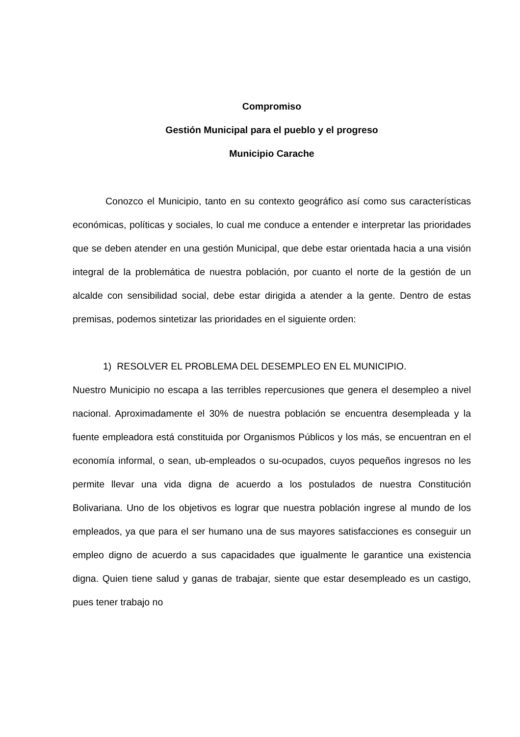Compromiso
Gestión Municipal para el pueblo y el progreso
Municipio Carache
Conozco el Municipio, tanto en su contexto geográfico así como sus características económicas, políticas y sociales, lo cual me conduce a entender e interpretar las prioridades que se deben atender en una gestión Municipal, que debe estar orientada hacia a una visión integral de la problemática de nuestra población, por cuanto el norte de la gestión de un alcalde con sensibilidad social, debe estar dirigida a atender a la gente. Dentro de estas premisas, podemos sintetizar las prioridades en el siguiente orden:
1) RESOLVER EL PROBLEMA DEL DESEMPLEO EN EL MUNICIPIO.
Nuestro Municipio no escapa a las terribles repercusiones que genera el desempleo a nivel nacional. Aproximadamente el 30% de nuestra población se encuentra desempleada y la fuente empleadora está constituida por Organismos Públicos y los más, se encuentran en el economía informal, o sean, ub-empleados o su-ocupados, cuyos pequeños ingresos no les permite llevar una vida digna de acuerdo a los postulados de nuestra Constitución Bolivariana. Uno de los objetivos es lograr que nuestra población ingrese al mundo de los empleados, ya que para el ser humano una de sus mayores satisfacciones es conseguir un empleo digno de acuerdo a sus capacidades que igualmente le garantice una existencia digna. Quien tiene salud y ganas de trabajar, siente que estar desempleado es un castigo, pues tener trabajo no